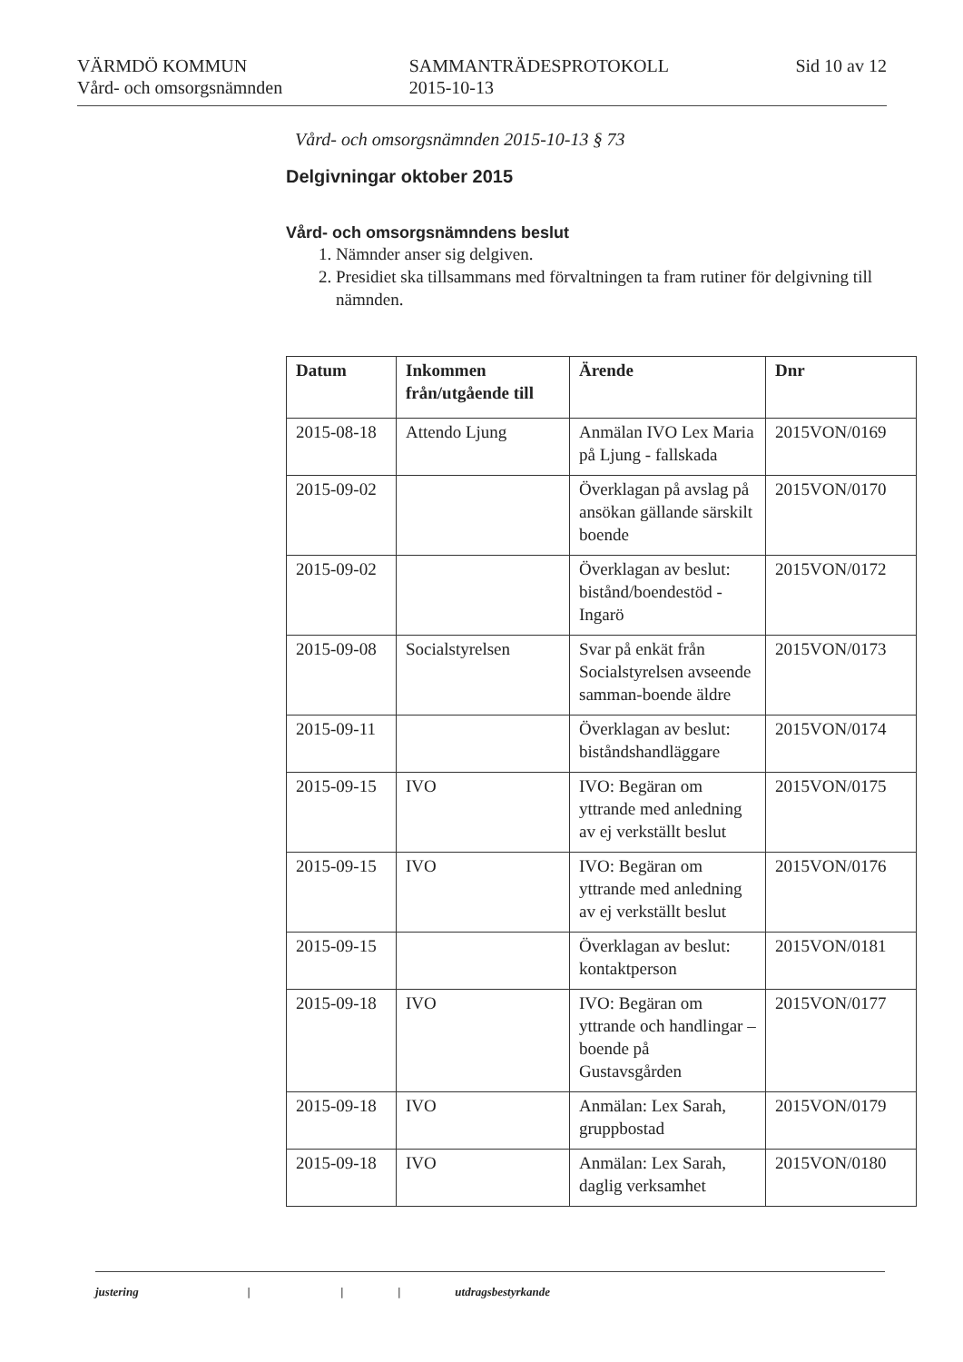VÄRMDÖ KOMMUN
Vård- och omsorgsnämnden
SAMMANTRÄDESPROTOKOLL
2015-10-13
Sid 10 av 12
Vård- och omsorgsnämnden 2015-10-13 § 73
Delgivningar oktober 2015
Vård- och omsorgsnämndens beslut
1. Nämnder anser sig delgiven.
2. Presidiet ska tillsammans med förvaltningen ta fram rutiner för delgivning till nämnden.
| Datum | Inkommen från/utgående till | Ärende | Dnr |
| --- | --- | --- | --- |
| 2015-08-18 | Attendo Ljung | Anmälan IVO Lex Maria på Ljung - fallskada | 2015VON/0169 |
| 2015-09-02 | | Överklagan på avslag på ansökan gällande särskilt boende | 2015VON/0170 |
| 2015-09-02 | | Överklagan av beslut: bistånd/boendestöd - Ingarö | 2015VON/0172 |
| 2015-09-08 | Socialstyrelsen | Svar på enkät från Socialstyrelsen avseende samman-boende äldre | 2015VON/0173 |
| 2015-09-11 | | Överklagan av beslut: biståndshandläggare | 2015VON/0174 |
| 2015-09-15 | IVO | IVO: Begäran om yttrande med anledning av ej verkställt beslut | 2015VON/0175 |
| 2015-09-15 | IVO | IVO: Begäran om yttrande med anledning av ej verkställt beslut | 2015VON/0176 |
| 2015-09-15 | | Överklagan av beslut: kontaktperson | 2015VON/0181 |
| 2015-09-18 | IVO | IVO: Begäran om yttrande och handlingar – boende på Gustavsgården | 2015VON/0177 |
| 2015-09-18 | IVO | Anmälan: Lex Sarah, gruppbostad | 2015VON/0179 |
| 2015-09-18 | IVO | Anmälan: Lex Sarah, daglig verksamhet | 2015VON/0180 |
justering | | | utdragsbestyrkande